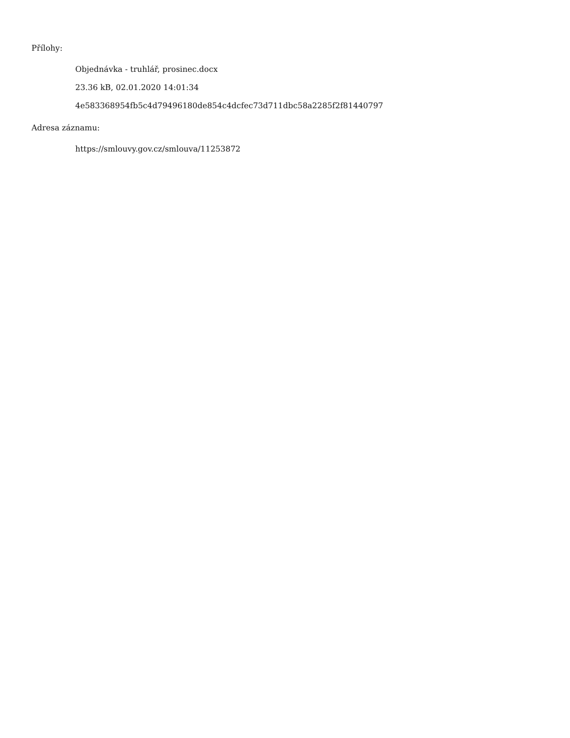Přílohy:
Objednávka - truhlář, prosinec.docx
23.36 kB, 02.01.2020 14:01:34
4e583368954fb5c4d79496180de854c4dcfec73d711dbc58a2285f2f81440797
Adresa záznamu:
https://smlouvy.gov.cz/smlouva/11253872